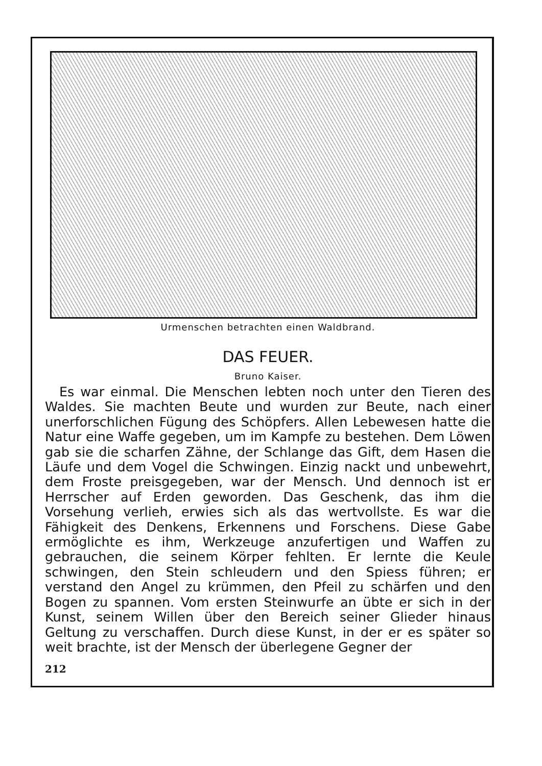Urmenschen betrachten einen Waldbrand.
DAS FEUER.
Bruno Kaiser.
Es war einmal. Die Menschen lebten noch unter den Tieren des Waldes. Sie machten Beute und wurden zur Beute, nach einer unerforschlichen Fügung des Schöpfers. Allen Lebewesen hatte die Natur eine Waffe gegeben, um im Kampfe zu bestehen. Dem Löwen gab sie die scharfen Zähne, der Schlange das Gift, dem Hasen die Läufe und dem Vogel die Schwingen. Einzig nackt und unbewehrt, dem Froste preisgegeben, war der Mensch. Und dennoch ist er Herrscher auf Erden geworden. Das Geschenk, das ihm die Vorsehung verlieh, erwies sich als das wertvollste. Es war die Fähigkeit des Denkens, Erkennens und Forschens. Diese Gabe ermöglichte es ihm, Werkzeuge anzufertigen und Waffen zu gebrauchen, die seinem Körper fehlten. Er lernte die Keule schwingen, den Stein schleudern und den Spiess führen; er verstand den Angel zu krümmen, den Pfeil zu schärfen und den Bogen zu spannen. Vom ersten Steinwurfe an übte er sich in der Kunst, seinem Willen über den Bereich seiner Glieder hinaus Geltung zu verschaffen. Durch diese Kunst, in der er es später so weit brachte, ist der Mensch der überlegene Gegner der
212